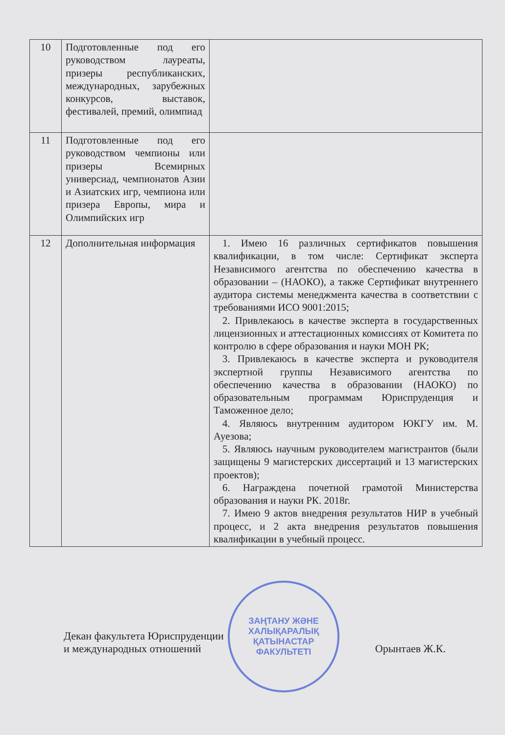| 10 | Подготовленные под его руководством лауреаты, призеры республиканских, международных, зарубежных конкурсов, выставок, фестивалей, премий, олимпиад | |
| 11 | Подготовленные под его руководством чемпионы или призеры Всемирных универсиад, чемпионатов Азии и Азиатских игр, чемпиона или призера Европы, мира и Олимпийских игр | |
| 12 | Дополнительная информация | 1. Имею 16 различных сертификатов повышения квалификации, в том числе: Сертификат эксперта Независимого агентства по обеспечению качества в образовании – (НАОКО), а также Сертификат внутреннего аудитора системы менеджмента качества в соответствии с требованиями ИСО 9001:2015; 2. Привлекаюсь в качестве эксперта в государственных лицензионных и аттестационных комиссиях от Комитета по контролю в сфере образования и науки МОН РК; 3. Привлекаюсь в качестве эксперта и руководителя экспертной группы Независимого агентства по обеспечению качества в образовании (НАОКО) по образовательным программам Юриспруденция и Таможенное дело; 4. Являюсь внутренним аудитором ЮКГУ им. М. Ауезова; 5. Являюсь научным руководителем магистрантов (были защищены 9 магистерских диссертаций и 13 магистерских проектов); 6. Награждена почетной грамотой Министерства образования и науки РК. 2018г. 7. Имею 9 актов внедрения результатов НИР в учебный процесс, и 2 акта внедрения результатов повышения квалификации в учебный процесс. |
Декан факультета Юриспруденции
и международных отношений
Орынтаев Ж.К.
ЗАҢТАНУ ЖӘНЕ
ХАЛЫҚАРАЛЫҚ
ҚАТЫНАСТАР
ФАКУЛЬТЕТІ